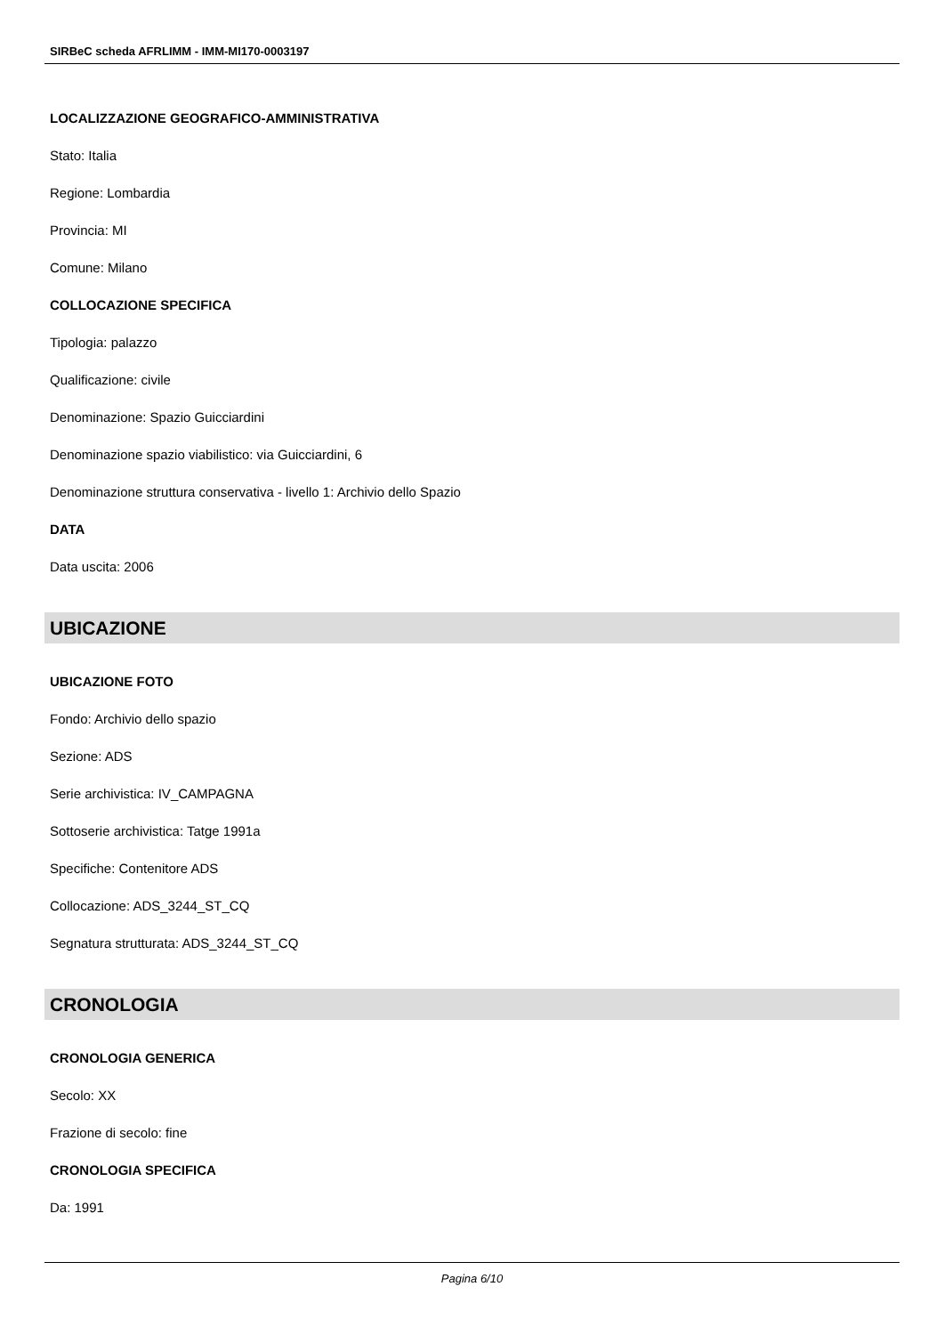SIRBeC scheda AFRLIMM - IMM-MI170-0003197
LOCALIZZAZIONE GEOGRAFICO-AMMINISTRATIVA
Stato: Italia
Regione: Lombardia
Provincia: MI
Comune: Milano
COLLOCAZIONE SPECIFICA
Tipologia: palazzo
Qualificazione: civile
Denominazione: Spazio Guicciardini
Denominazione spazio viabilistico: via Guicciardini, 6
Denominazione struttura conservativa - livello 1: Archivio dello Spazio
DATA
Data uscita: 2006
UBICAZIONE
UBICAZIONE FOTO
Fondo: Archivio dello spazio
Sezione: ADS
Serie archivistica: IV_CAMPAGNA
Sottoserie archivistica: Tatge 1991a
Specifiche: Contenitore ADS
Collocazione: ADS_3244_ST_CQ
Segnatura strutturata: ADS_3244_ST_CQ
CRONOLOGIA
CRONOLOGIA GENERICA
Secolo: XX
Frazione di secolo: fine
CRONOLOGIA SPECIFICA
Da: 1991
Pagina 6/10